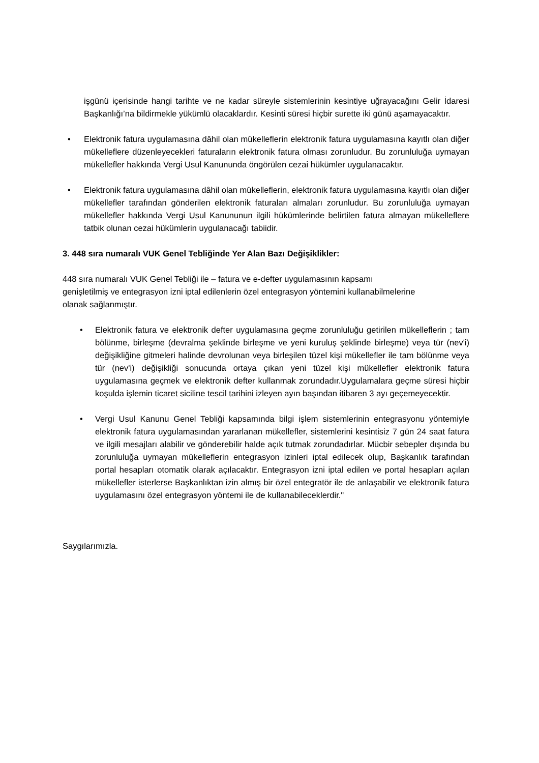işgünü içerisinde hangi tarihte ve ne kadar süreyle sistemlerinin kesintiye uğrayacağını Gelir İdaresi Başkanlığı’na bildirmekle yükümlü olacaklardır. Kesinti süresi hiçbir surette iki günü aşamayacaktır.
• Elektronik fatura uygulamasına dâhil olan mükelleflerin elektronik fatura uygulamasına kayıtlı olan diğer mükelleflere düzenleyecekleri faturaların elektronik fatura olması zorunludur. Bu zorunluluğa uymayan mükellefler hakkında Vergi Usul Kanununda öngörülen cezai hükümler uygulanacaktır.
• Elektronik fatura uygulamasına dâhil olan mükelleflerin, elektronik fatura uygulamasına kayıtlı olan diğer mükellefler tarafından gönderilen elektronik faturaları almaları zorunludur. Bu zorunluluğa uymayan mükellefler hakkında Vergi Usul Kanununun ilgili hükümlerinde belirtilen fatura almayan mükelleflere tatbik olunan cezai hükümlerin uygulanacağı tabiidir.
3. 448 sıra numaralı VUK Genel Tebliğinde Yer Alan Bazı Değişiklikler:
448 sıra numaralı VUK Genel Tebliği ile – fatura ve e-defter uygulamasının kapsamı
genişletilmiş ve entegrasyon izni iptal edilenlerin özel entegrasyon yöntemini kullanabilmelerine
olanak sağlanmıştır.
• Elektronik fatura ve elektronik defter uygulamasına geçme zorunluluğu getirilen mükelleflerin ; tam bölünme, birleşme (devralma şeklinde birleşme ve yeni kuruluş şeklinde birleşme) veya tür (nev'i) değişikliğine gitmeleri halinde devrolunan veya birleşilen tüzel kişi mükellefler ile tam bölünme veya tür (nev'i) değişikliği sonucunda ortaya çıkan yeni tüzel kişi mükellefler elektronik fatura uygulamasına geçmek ve elektronik defter kullanmak zorundadır.Uygulamalara geçme süresi hiçbir koşulda işlemin ticaret siciline tescil tarihini izleyen ayın başından itibaren 3 ayı geçemeyecektir.
• Vergi Usul Kanunu Genel Tebliği kapsamında bilgi işlem sistemlerinin entegrasyonu yöntemiyle elektronik fatura uygulamasından yararlanan mükellefler, sistemlerini kesintisiz 7 gün 24 saat fatura ve ilgili mesajları alabilir ve gönderebilir halde açık tutmak zorundadırlar. Mücbir sebepler dışında bu zorunluluğa uymayan mükelleflerin entegrasyon izinleri iptal edilecek olup, Başkanlık tarafından portal hesapları otomatik olarak açılacaktır. Entegrasyon izni iptal edilen ve portal hesapları açılan mükellefler isterlerse Başkanlıktan izin almış bir özel entegratör ile de anlaşabilir ve elektronik fatura uygulamasını özel entegrasyon yöntemi ile de kullanabileceklerdir."
Saygılarımızla.